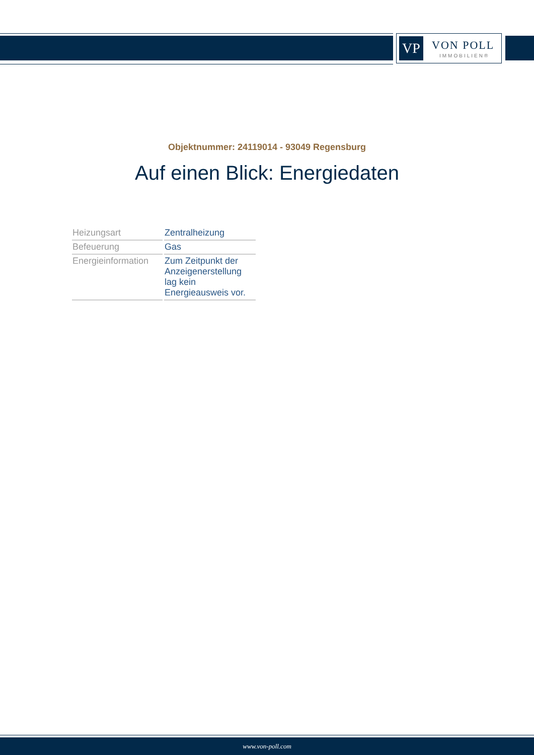VP VON POLL
IMMOBILIEN®
Objektnummer: 24119014 - 93049 Regensburg
Auf einen Blick: Energiedaten
| Heizungsart | Zentralheizung |
| Befeuerung | Gas |
| Energieinformation | Zum Zeitpunkt der Anzeigenerstellung lag kein Energieausweis vor. |
www.von-poll.com